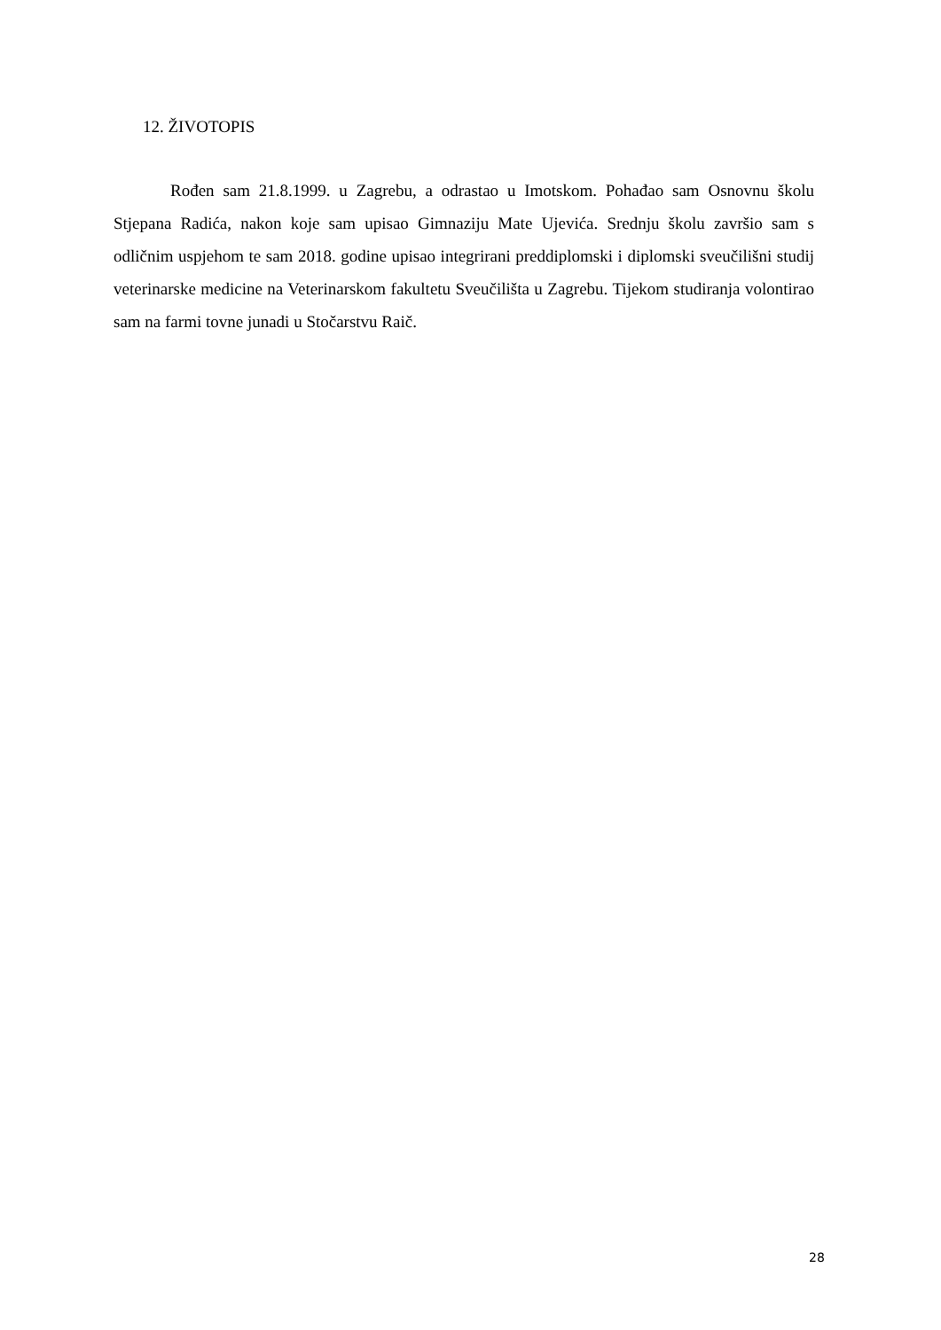12. ŽIVOTOPIS
Rođen sam 21.8.1999. u Zagrebu, a odrastao u Imotskom. Pohađao sam Osnovnu školu Stjepana Radića, nakon koje sam upisao Gimnaziju Mate Ujevića. Srednju školu završio sam s odličnim uspjehom te sam 2018. godine upisao integrirani preddiplomski i diplomski sveučilišni studij veterinarske medicine na Veterinarskom fakultetu Sveučilišta u Zagrebu. Tijekom studiranja volontirao sam na farmi tovne junadi u Stočarstvu Raič.
28